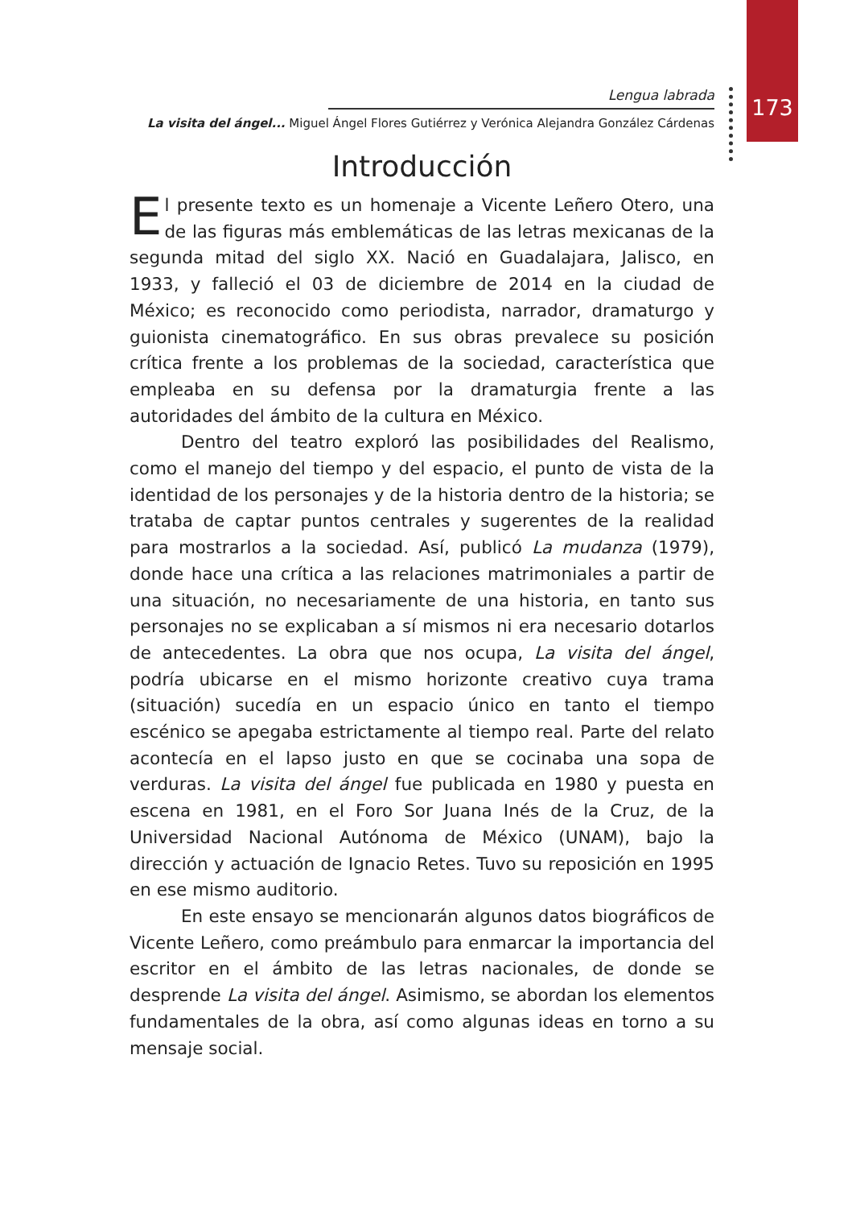173
Lengua labrada
La visita del ángel... Miguel Ángel Flores Gutiérrez y Verónica Alejandra González Cárdenas
Introducción
El presente texto es un homenaje a Vicente Leñero Otero, una de las figuras más emblemáticas de las letras mexicanas de la segunda mitad del siglo XX. Nació en Guadalajara, Jalisco, en 1933, y falleció el 03 de diciembre de 2014 en la ciudad de México; es reconocido como periodista, narrador, dramaturgo y guionista cinematográfico. En sus obras prevalece su posición crítica frente a los problemas de la sociedad, característica que empleaba en su defensa por la dramaturgia frente a las autoridades del ámbito de la cultura en México.
Dentro del teatro exploró las posibilidades del Realismo, como el manejo del tiempo y del espacio, el punto de vista de la identidad de los personajes y de la historia dentro de la historia; se trataba de captar puntos centrales y sugerentes de la realidad para mostrarlos a la sociedad. Así, publicó La mudanza (1979), donde hace una crítica a las relaciones matrimoniales a partir de una situación, no necesariamente de una historia, en tanto sus personajes no se explicaban a sí mismos ni era necesario dotarlos de antecedentes. La obra que nos ocupa, La visita del ángel, podría ubicarse en el mismo horizonte creativo cuya trama (situación) sucedía en un espacio único en tanto el tiempo escénico se apegaba estrictamente al tiempo real. Parte del relato acontecía en el lapso justo en que se cocinaba una sopa de verduras. La visita del ángel fue publicada en 1980 y puesta en escena en 1981, en el Foro Sor Juana Inés de la Cruz, de la Universidad Nacional Autónoma de México (UNAM), bajo la dirección y actuación de Ignacio Retes. Tuvo su reposición en 1995 en ese mismo auditorio.
En este ensayo se mencionarán algunos datos biográficos de Vicente Leñero, como preámbulo para enmarcar la importancia del escritor en el ámbito de las letras nacionales, de donde se desprende La visita del ángel. Asimismo, se abordan los elementos fundamentales de la obra, así como algunas ideas en torno a su mensaje social.